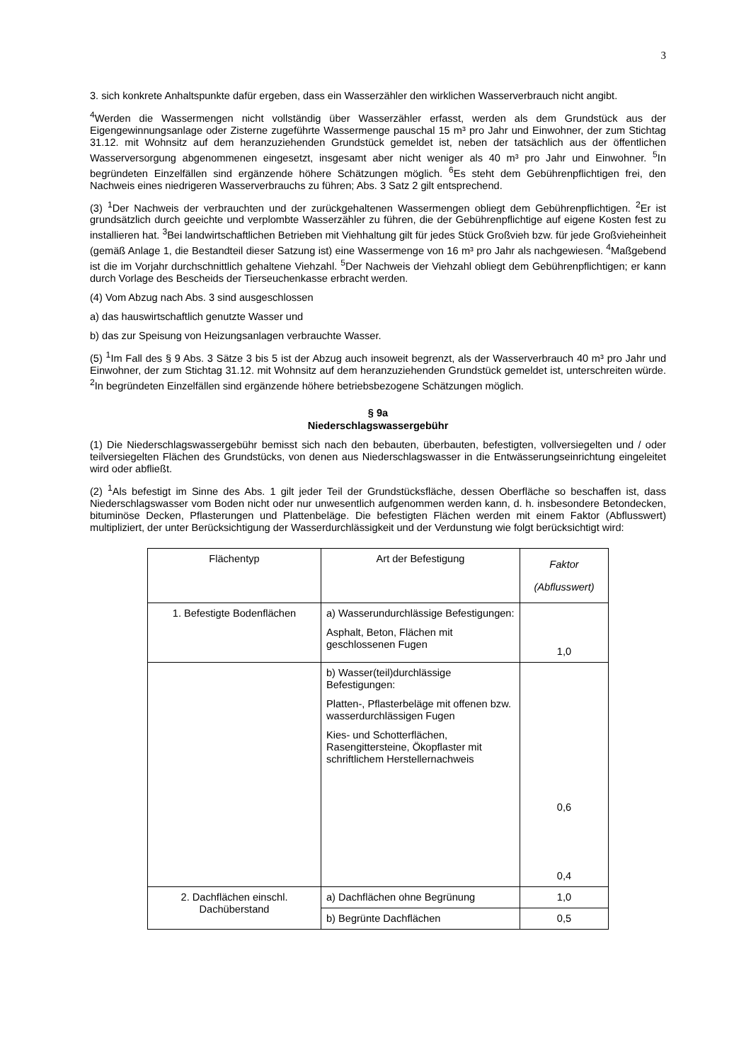3
3. sich konkrete Anhaltspunkte dafür ergeben, dass ein Wasserzähler den wirklichen Wasserverbrauch nicht angibt.
<sup>4</sup> Werden die Wassermengen nicht vollständig über Wasserzähler erfasst, werden als dem Grundstück aus der Eigengewinnungsanlage oder Zisterne zugeführte Wassermenge pauschal 15 m³ pro Jahr und Einwohner, der zum Stichtag 31.12. mit Wohnsitz auf dem heranzuziehenden Grundstück gemeldet ist, neben der tatsächlich aus der öffentlichen Wasserversorgung abgenommenen eingesetzt, insgesamt aber nicht weniger als 40 m³ pro Jahr und Einwohner. <sup>5</sup>In begründeten Einzelfällen sind ergänzende höhere Schätzungen möglich. <sup>6</sup>Es steht dem Gebührenpflichtigen frei, den Nachweis eines niedrigeren Wasserverbrauchs zu führen; Abs. 3 Satz 2 gilt entsprechend.
(3) <sup>1</sup>Der Nachweis der verbrauchten und der zurückgehaltenen Wassermengen obliegt dem Gebührenpflichtigen. <sup>2</sup>Er ist grundsätzlich durch geeichte und verplombte Wasserzähler zu führen, die der Gebührenpflichtige auf eigene Kosten fest zu installieren hat. <sup>3</sup>Bei landwirtschaftlichen Betrieben mit Viehhaltung gilt für jedes Stück Großvieh bzw. für jede Großvieheinheit (gemäß Anlage 1, die Bestandteil dieser Satzung ist) eine Wassermenge von 16 m³ pro Jahr als nachgewiesen. <sup>4</sup>Maßgebend ist die im Vorjahr durchschnittlich gehaltene Viehzahl. <sup>5</sup>Der Nachweis der Viehzahl obliegt dem Gebührenpflichtigen; er kann durch Vorlage des Bescheids der Tierseuchenkasse erbracht werden.
(4) Vom Abzug nach Abs. 3 sind ausgeschlossen
a) das hauswirtschaftlich genutzte Wasser und
b) das zur Speisung von Heizungsanlagen verbrauchte Wasser.
(5) <sup>1</sup>Im Fall des § 9 Abs. 3 Sätze 3 bis 5 ist der Abzug auch insoweit begrenzt, als der Wasserverbrauch 40 m³ pro Jahr und Einwohner, der zum Stichtag 31.12. mit Wohnsitz auf dem heranzuziehenden Grundstück gemeldet ist, unterschreiten würde. <sup>2</sup>In begründeten Einzelfällen sind ergänzende höhere betriebsbezogene Schätzungen möglich.
§ 9a
Niederschlagswassergebühr
(1) Die Niederschlagswassergebühr bemisst sich nach den bebauten, überbauten, befestigten, vollversiegelten und / oder teilversiegelten Flächen des Grundstücks, von denen aus Niederschlagswasser in die Entwässerungseinrichtung eingeleitet wird oder abfließt.
(2) <sup>1</sup>Als befestigt im Sinne des Abs. 1 gilt jeder Teil der Grundstücksfläche, dessen Oberfläche so beschaffen ist, dass Niederschlagswasser vom Boden nicht oder nur unwesentlich aufgenommen werden kann, d. h. insbesondere Betondecken, bituminöse Decken, Pflasterungen und Plattenbeläge. Die befestigten Flächen werden mit einem Faktor (Abflusswert) multipliziert, der unter Berücksichtigung der Wasserdurchlässigkeit und der Verdunstung wie folgt berücksichtigt wird:
| Flächentyp | Art der Befestigung | Faktor (Abflusswert) |
| 1. Befestigte Bodenflächen | a) Wasserundurchlässige Befestigungen: Asphalt, Beton, Flächen mit geschlossenen Fugen | 1,0 |
| | b) Wasser(teil)durchlässige Befestigungen: Platten-, Pflasterbeläge mit offenen bzw. wasserdurchlässigen Fugen Kies- und Schotterflächen, Rasengittersteine, Ökopflaster mit schriftlichem Herstellernachweis | 0,6 0,4 |
| 2. Dachflächen einschl. Dachüberstand | a) Dachflächen ohne Begrünung | 1,0 |
| | b) Begrünte Dachflächen | 0,5 |